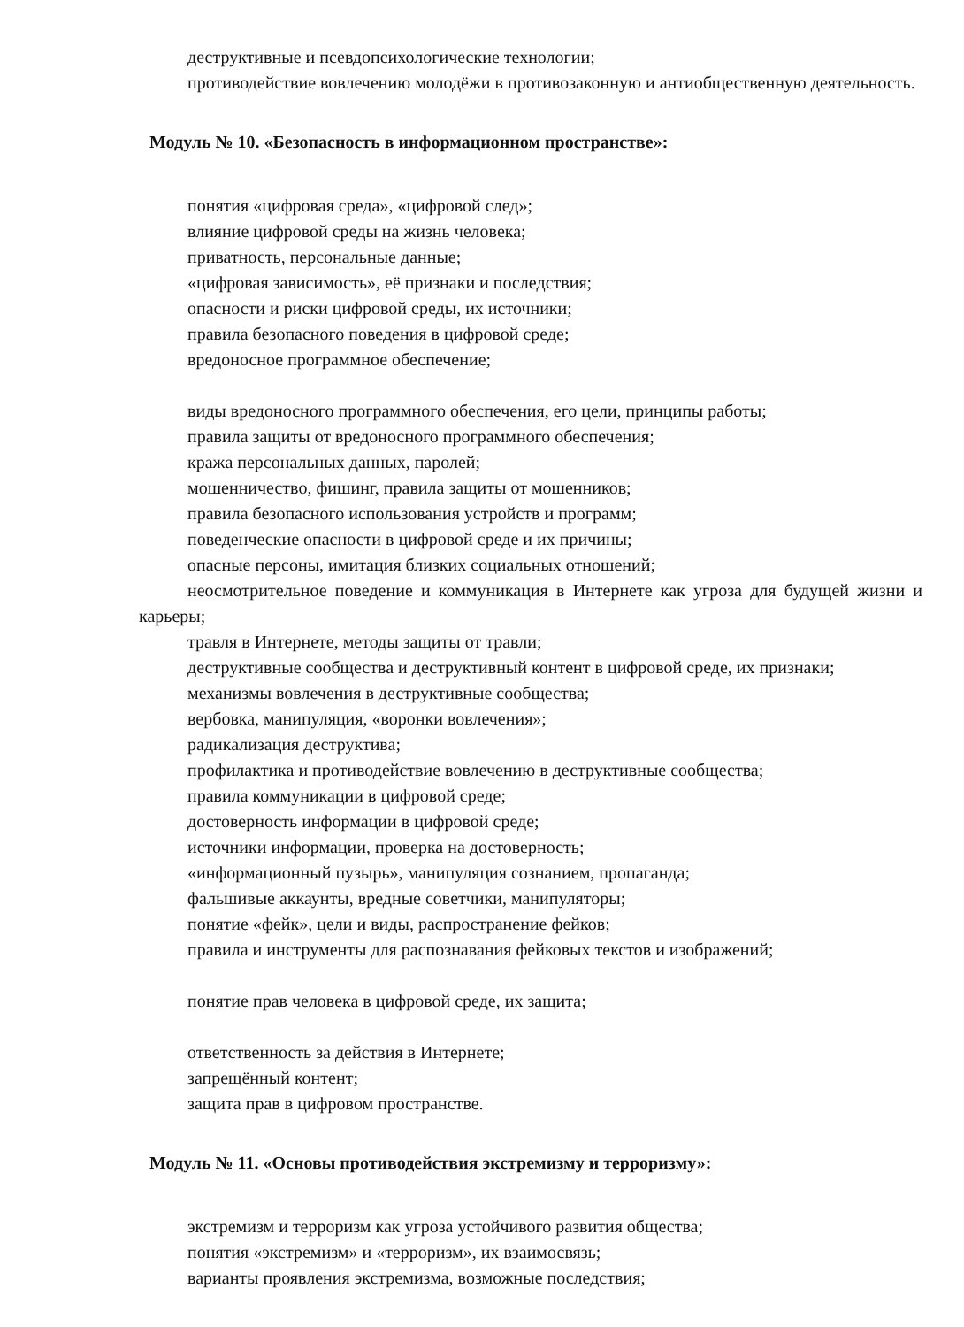деструктивные и псевдопсихологические технологии;
противодействие вовлечению молодёжи в противозаконную и антиобщественную деятельность.
Модуль № 10. «Безопасность в информационном пространстве»:
понятия «цифровая среда», «цифровой след»;
влияние цифровой среды на жизнь человека;
приватность, персональные данные;
«цифровая зависимость», её признаки и последствия;
опасности и риски цифровой среды, их источники;
правила безопасного поведения в цифровой среде;
вредоносное программное обеспечение;
виды вредоносного программного обеспечения, его цели, принципы работы;
правила защиты от вредоносного программного обеспечения;
кража персональных данных, паролей;
мошенничество, фишинг, правила защиты от мошенников;
правила безопасного использования устройств и программ;
поведенческие опасности в цифровой среде и их причины;
опасные персоны, имитация близких социальных отношений;
неосмотрительное поведение и коммуникация в Интернете как угроза для будущей жизни и карьеры;
травля в Интернете, методы защиты от травли;
деструктивные сообщества и деструктивный контент в цифровой среде, их признаки;
механизмы вовлечения в деструктивные сообщества;
вербовка, манипуляция, «воронки вовлечения»;
радикализация деструктива;
профилактика и противодействие вовлечению в деструктивные сообщества;
правила коммуникации в цифровой среде;
достоверность информации в цифровой среде;
источники информации, проверка на достоверность;
«информационный пузырь», манипуляция сознанием, пропаганда;
фальшивые аккаунты, вредные советчики, манипуляторы;
понятие «фейк», цели и виды, распространение фейков;
правила и инструменты для распознавания фейковых текстов и изображений;
понятие прав человека в цифровой среде, их защита;
ответственность за действия в Интернете;
запрещённый контент;
защита прав в цифровом пространстве.
Модуль № 11. «Основы противодействия экстремизму и терроризму»:
экстремизм и терроризм как угроза устойчивого развития общества;
понятия «экстремизм» и «терроризм», их взаимосвязь;
варианты проявления экстремизма, возможные последствия;